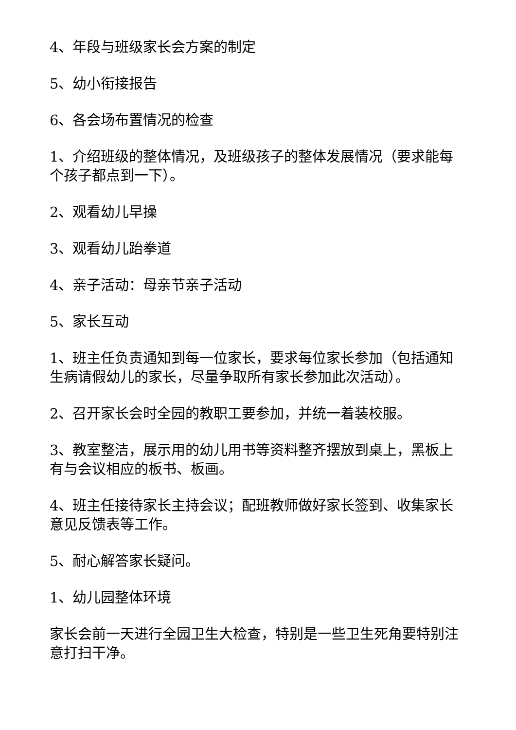4、年段与班级家长会方案的制定
5、幼小衔接报告
6、各会场布置情况的检查
1、介绍班级的整体情况，及班级孩子的整体发展情况（要求能每个孩子都点到一下）。
2、观看幼儿早操
3、观看幼儿跆拳道
4、亲子活动：母亲节亲子活动
5、家长互动
1、班主任负责通知到每一位家长，要求每位家长参加（包括通知生病请假幼儿的家长，尽量争取所有家长参加此次活动）。
2、召开家长会时全园的教职工要参加，并统一着装校服。
3、教室整洁，展示用的幼儿用书等资料整齐摆放到桌上，黑板上有与会议相应的板书、板画。
4、班主任接待家长主持会议；配班教师做好家长签到、收集家长意见反馈表等工作。
5、耐心解答家长疑问。
1、幼儿园整体环境
家长会前一天进行全园卫生大检查，特别是一些卫生死角要特别注意打扫干净。